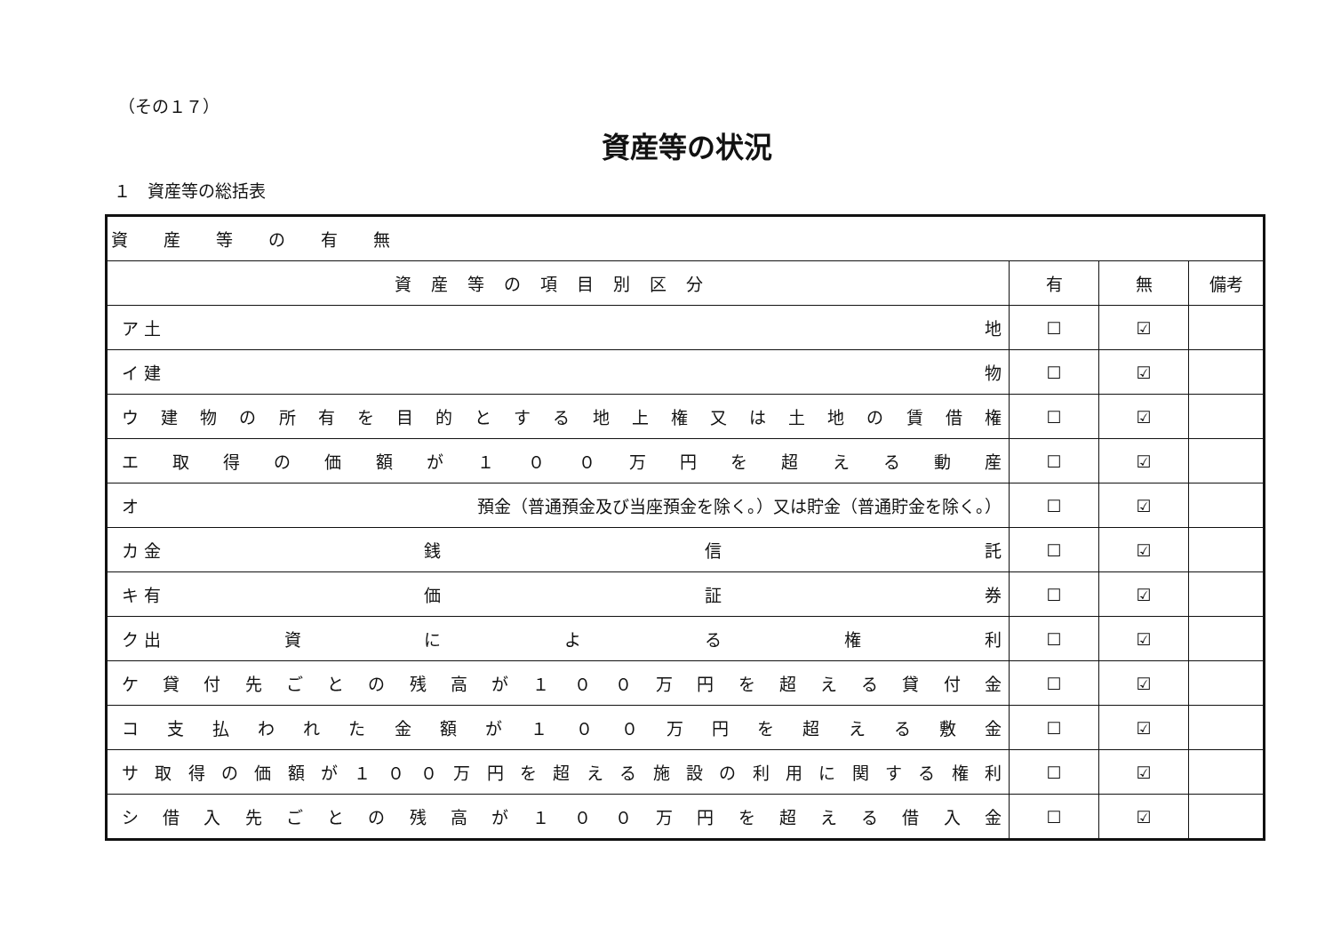（その１７）
資産等の状況
１　資産等の総括表
| 資産等の有無 | | | |
| 資産等の項目別区分 | 有 | 無 | 備考 |
| ア 土 地 | ☐ | ☑ | |
| イ 建 物 | ☐ | ☑ | |
| ウ 建 物 の 所 有 を 目 的 と す る 地 上 権 又 は 土 地 の 賃 借 権 | ☐ | ☑ | |
| エ 取 得 の 価 額 が １ ０ ０ 万 円 を 超 え る 動 産 | ☐ | ☑ | |
| オ 預金（普通預金及び当座預金を除く。）又は貯金（普通貯金を除く。） | ☐ | ☑ | |
| カ 金 銭 信 託 | ☐ | ☑ | |
| キ 有 価 証 券 | ☐ | ☑ | |
| ク 出 資 に よ る 権 利 | ☐ | ☑ | |
| ケ 貸 付 先 ご と の 残 高 が １ ０ ０ 万 円 を 超 え る 貸 付 金 | ☐ | ☑ | |
| コ 支 払 わ れ た 金 額 が １ ０ ０ 万 円 を 超 え る 敷 金 | ☐ | ☑ | |
| サ 取 得 の 価 額 が １ ０ ０ 万 円 を 超 え る 施 設 の 利 用 に 関 す る 権 利 | ☐ | ☑ | |
| シ 借 入 先 ご と の 残 高 が １ ０ ０ 万 円 を 超 え る 借 入 金 | ☐ | ☑ | |